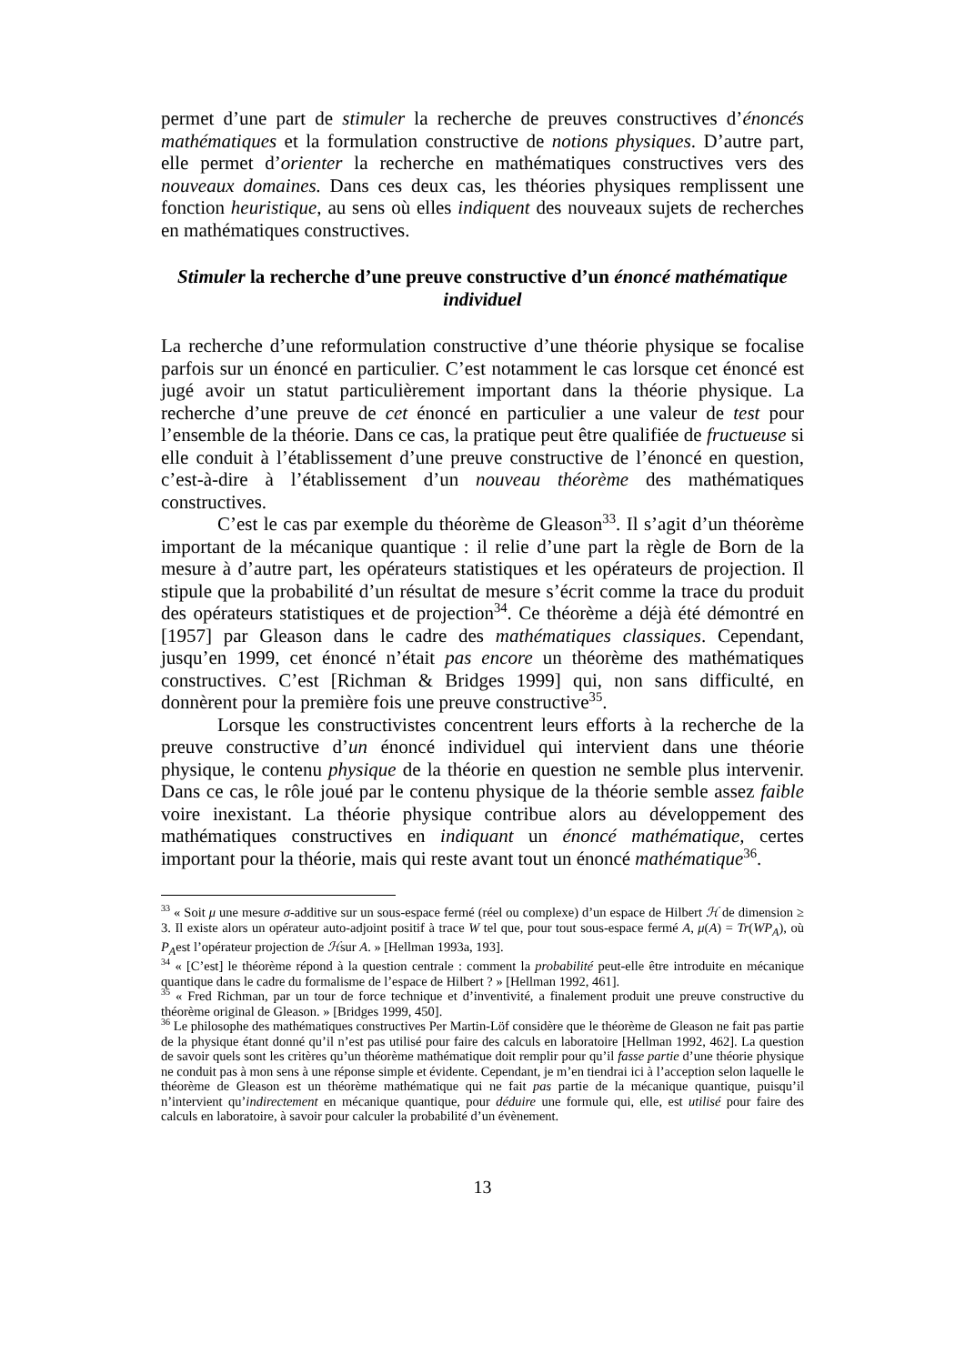permet d’une part de stimuler la recherche de preuves constructives d’énoncés mathématiques et la formulation constructive de notions physiques. D’autre part, elle permet d’orienter la recherche en mathématiques constructives vers des nouveaux domaines. Dans ces deux cas, les théories physiques remplissent une fonction heuristique, au sens où elles indiquent des nouveaux sujets de recherches en mathématiques constructives.
Stimuler la recherche d’une preuve constructive d’un énoncé mathématique individuel
La recherche d’une reformulation constructive d’une théorie physique se focalise parfois sur un énoncé en particulier. C’est notamment le cas lorsque cet énoncé est jugé avoir un statut particulièrement important dans la théorie physique. La recherche d’une preuve de cet énoncé en particulier a une valeur de test pour l’ensemble de la théorie. Dans ce cas, la pratique peut être qualifiée de fructueuse si elle conduit à l’établissement d’une preuve constructive de l’énoncé en question, c’est-à-dire à l’établissement d’un nouveau théorème des mathématiques constructives.
C’est le cas par exemple du théorème de Gleason<sup>33</sup>. Il s’agit d’un théorème important de la mécanique quantique : il relie d’une part la règle de Born de la mesure à d’autre part, les opérateurs statistiques et les opérateurs de projection. Il stipule que la probabilité d’un résultat de mesure s’écrit comme la trace du produit des opérateurs statistiques et de projection<sup>34</sup>. Ce théorème a déjà été démontré en [1957] par Gleason dans le cadre des mathématiques classiques. Cependant, jusqu’en 1999, cet énoncé n’était pas encore un théorème des mathématiques constructives. C’est [Richman & Bridges 1999] qui, non sans difficulté, en donnèrent pour la première fois une preuve constructive<sup>35</sup>.
Lorsque les constructivistes concentrent leurs efforts à la recherche de la preuve constructive d’un énoncé individuel qui intervient dans une théorie physique, le contenu physique de la théorie en question ne semble plus intervenir. Dans ce cas, le rôle joué par le contenu physique de la théorie semble assez faible voire inexistant. La théorie physique contribue alors au développement des mathématiques constructives en indiquant un énoncé mathématique, certes important pour la théorie, mais qui reste avant tout un énoncé mathématique<sup>36</sup>.
<sup>33</sup> « Soit μ une mesure σ-additive sur un sous-espace fermé (réel ou complexe) d’un espace de Hilbert ℋ de dimension ≥ 3. Il existe alors un opérateur auto-adjoint positif à trace W tel que, pour tout sous-espace fermé A, μ(A) = Tr(WP<sub>A</sub>), où P<sub>A</sub>est l’opérateur projection de ℋsur A. » [Hellman 1993a, 193].
<sup>34</sup> « [C’est] le théorème répond à la question centrale : comment la probabilité peut-elle être introduite en mécanique quantique dans le cadre du formalisme de l’espace de Hilbert ? » [Hellman 1992, 461].
<sup>35</sup> « Fred Richman, par un tour de force technique et d’inventivité, a finalement produit une preuve constructive du théorème original de Gleason. » [Bridges 1999, 450].
<sup>36</sup> Le philosophe des mathématiques constructives Per Martin-Löf considère que le théorème de Gleason ne fait pas partie de la physique étant donné qu’il n’est pas utilisé pour faire des calculs en laboratoire [Hellman 1992, 462]. La question de savoir quels sont les critères qu’un théorème mathématique doit remplir pour qu’il fasse partie d’une théorie physique ne conduit pas à mon sens à une réponse simple et évidente. Cependant, je m’en tiendrai ici à l’acception selon laquelle le théorème de Gleason est un théorème mathématique qui ne fait pas partie de la mécanique quantique, puisqu’il n’intervient qu’indirectement en mécanique quantique, pour déduire une formule qui, elle, est utilisé pour faire des calculs en laboratoire, à savoir pour calculer la probabilité d’un évènement.
13